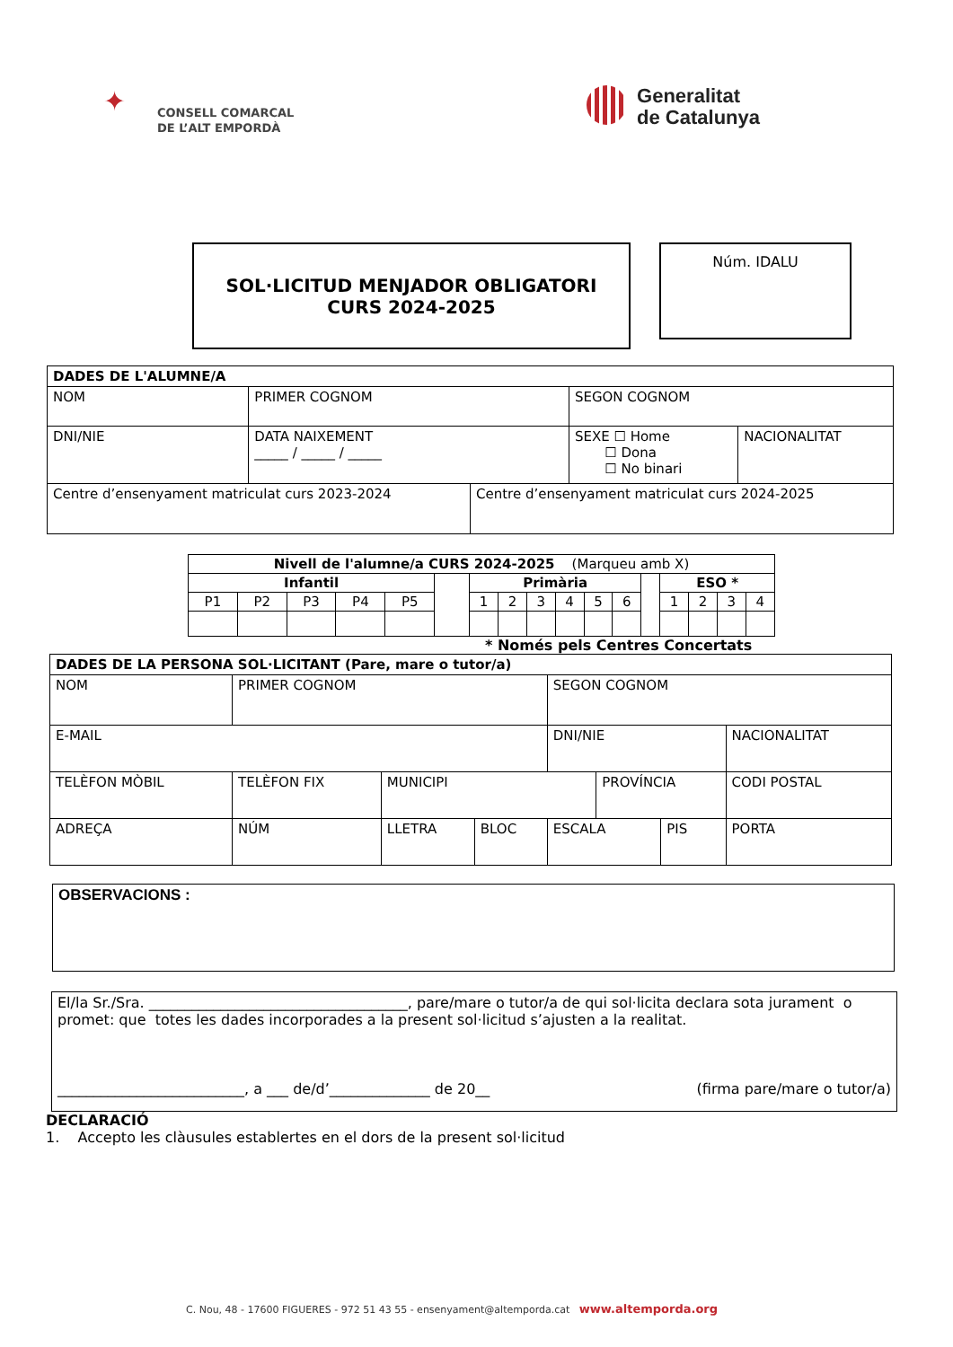✦
CONSELL COMARCAL
DE L’ALT EMPORDÀ
Generalitat
de Catalunya
SOL·LICITUD MENJADOR OBLIGATORI
CURS 2024-2025
Núm. IDALU
| DADES DE L'ALUMNE/A | | | | | |
| NOM | PRIMER COGNOM | | | SEGON COGNOM | |
| DNI/NIE | | DATA NAIXEMENT _____ / _____ / _____ | | SEXE ☐ Home ☐ Dona ☐ No binari | NACIONALITAT |
| Centre d’ensenyament matriculat curs 2023-2024 | | | Centre d’ensenyament matriculat curs 2024-2025 | | |
| Nivell de l'alumne/a CURS 2024-2025 (Marqueu amb X) | | | | | | | | | | | | | | | | |
| --- | --- | --- | --- | --- | --- | --- | --- | --- | --- | --- | --- | --- | --- | --- | --- | --- |
| Infantil | | | | | | Primària | | | | | | | ESO * | | | |
| P1 | P2 | P3 | P4 | P5 | | 1 | 2 | 3 | 4 | 5 | 6 | | 1 | 2 | 3 | 4 |
* Només pels Centres Concertats
| DADES DE LA PERSONA SOL·LICITANT (Pare, mare o tutor/a) | | | | | | | | |
| NOM | PRIMER COGNOM | | | | SEGON COGNOM | | | |
| E-MAIL | | | | | DNI/NIE | | | NACIONALITAT |
| TELÈFON MÒBIL | TELÈFON FIX | | MUNICIPI | | | PROVÍNCIA | | CODI POSTAL |
| ADREÇA | | NÚM | LLETRA | BLOC | ESCALA | | PIS | PORTA |
OBSERVACIONS :
El/la Sr./Sra. ____________________________________, pare/mare o tutor/a de qui sol·licita declara sota jurament o promet: que totes les dades incorporades a la present sol·licitud s’ajusten a la realitat.
__________________________, a ___ de/d’______________ de 20__ (firma pare/mare o tutor/a)
DECLARACIÓ
1. Accepto les clàusules establertes en el dors de la present sol·licitud
C. Nou, 48 - 17600 FIGUERES - 972 51 43 55 - ensenyament@altemporda.cat www.altemporda.org